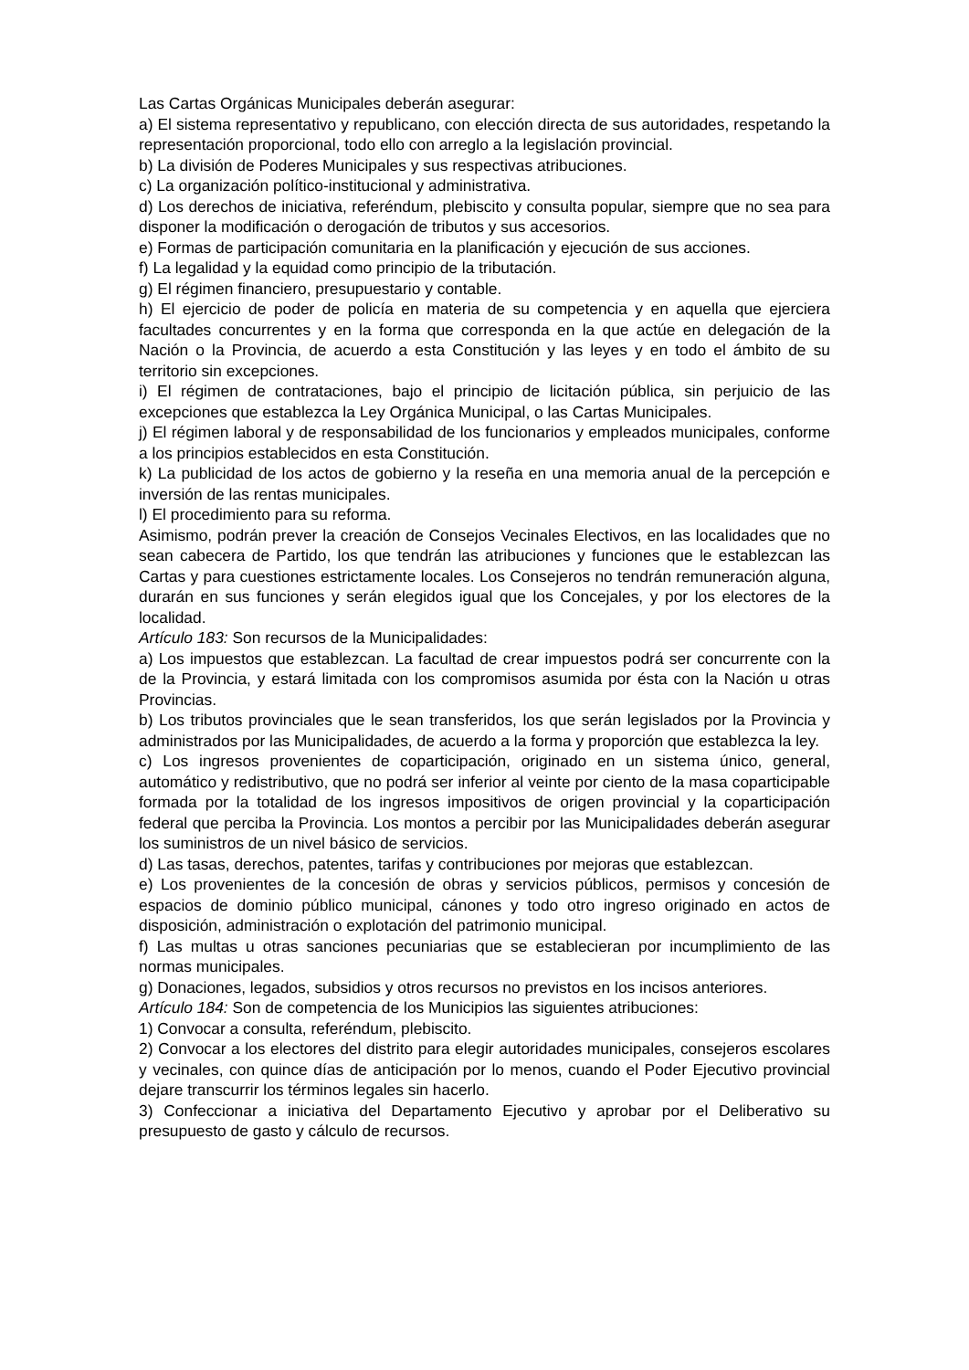Las Cartas Orgánicas Municipales deberán asegurar:
a) El sistema representativo y republicano, con elección directa de sus autoridades, respetando la representación proporcional, todo ello con arreglo a la legislación provincial.
b) La división de Poderes Municipales y sus respectivas atribuciones.
c) La organización político-institucional y administrativa.
d) Los derechos de iniciativa, referéndum, plebiscito y consulta popular, siempre que no sea para disponer la modificación o derogación de tributos y sus accesorios.
e) Formas de participación comunitaria en la planificación y ejecución de sus acciones.
f) La legalidad y la equidad como principio de la tributación.
g) El régimen financiero, presupuestario y contable.
h) El ejercicio de poder de policía en materia de su competencia y en aquella que ejerciera facultades concurrentes y en la forma que corresponda en la que actúe en delegación de la Nación o la Provincia, de acuerdo a esta Constitución y las leyes y en todo el ámbito de su territorio sin excepciones.
i) El régimen de contrataciones, bajo el principio de licitación pública, sin perjuicio de las excepciones que establezca la Ley Orgánica Municipal, o las Cartas Municipales.
j) El régimen laboral y de responsabilidad de los funcionarios y empleados municipales, conforme a los principios establecidos en esta Constitución.
k) La publicidad de los actos de gobierno y la reseña en una memoria anual de la percepción e inversión de las rentas municipales.
l) El procedimiento para su reforma.
Asimismo, podrán prever la creación de Consejos Vecinales Electivos, en las localidades que no sean cabecera de Partido, los que tendrán las atribuciones y funciones que le establezcan las Cartas y para cuestiones estrictamente locales. Los Consejeros no tendrán remuneración alguna, durarán en sus funciones y serán elegidos igual que los Concejales, y por los electores de la localidad.
Artículo 183: Son recursos de la Municipalidades:
a) Los impuestos que establezcan. La facultad de crear impuestos podrá ser concurrente con la de la Provincia, y estará limitada con los compromisos asumida por ésta con la Nación u otras Provincias.
b) Los tributos provinciales que le sean transferidos, los que serán legislados por la Provincia y administrados por las Municipalidades, de acuerdo a la forma y proporción que establezca la ley.
c) Los ingresos provenientes de coparticipación, originado en un sistema único, general, automático y redistributivo, que no podrá ser inferior al veinte por ciento de la masa coparticipable formada por la totalidad de los ingresos impositivos de origen provincial y la coparticipación federal que perciba la Provincia. Los montos a percibir por las Municipalidades deberán asegurar los suministros de un nivel básico de servicios.
d) Las tasas, derechos, patentes, tarifas y contribuciones por mejoras que establezcan.
e) Los provenientes de la concesión de obras y servicios públicos, permisos y concesión de espacios de dominio público municipal, cánones y todo otro ingreso originado en actos de disposición, administración o explotación del patrimonio municipal.
f) Las multas u otras sanciones pecuniarias que se establecieran por incumplimiento de las normas municipales.
g) Donaciones, legados, subsidios y otros recursos no previstos en los incisos anteriores.
Artículo 184: Son de competencia de los Municipios las siguientes atribuciones:
1) Convocar a consulta, referéndum, plebiscito.
2) Convocar a los electores del distrito para elegir autoridades municipales, consejeros escolares y vecinales, con quince días de anticipación por lo menos, cuando el Poder Ejecutivo provincial dejare transcurrir los términos legales sin hacerlo.
3) Confeccionar a iniciativa del Departamento Ejecutivo y aprobar por el Deliberativo su presupuesto de gasto y cálculo de recursos.